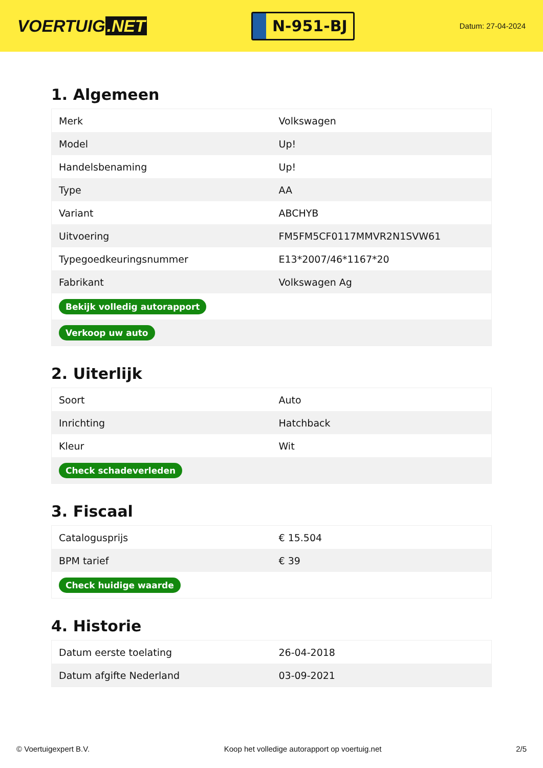VOERTUIG.NET
N-951-BJ
Datum: 27-04-2024
1. Algemeen
| Merk | Volkswagen |
| Model | Up! |
| Handelsbenaming | Up! |
| Type | AA |
| Variant | ABCHYB |
| Uitvoering | FM5FM5CF0117MMVR2N1SVW61 |
| Typegoedkeuringsnummer | E13*2007/46*1167*20 |
| Fabrikant | Volkswagen Ag |
| Bekijk volledig autorapport | |
| Verkoop uw auto | |
2. Uiterlijk
| Soort | Auto |
| Inrichting | Hatchback |
| Kleur | Wit |
| Check schadeverleden | |
3. Fiscaal
| Catalogusprijs | € 15.504 |
| BPM tarief | € 39 |
| Check huidige waarde | |
4. Historie
| Datum eerste toelating | 26-04-2018 |
| Datum afgifte Nederland | 03-09-2021 |
© Voertuigexpert B.V. Koop het volledige autorapport op voertuig.net 2/5